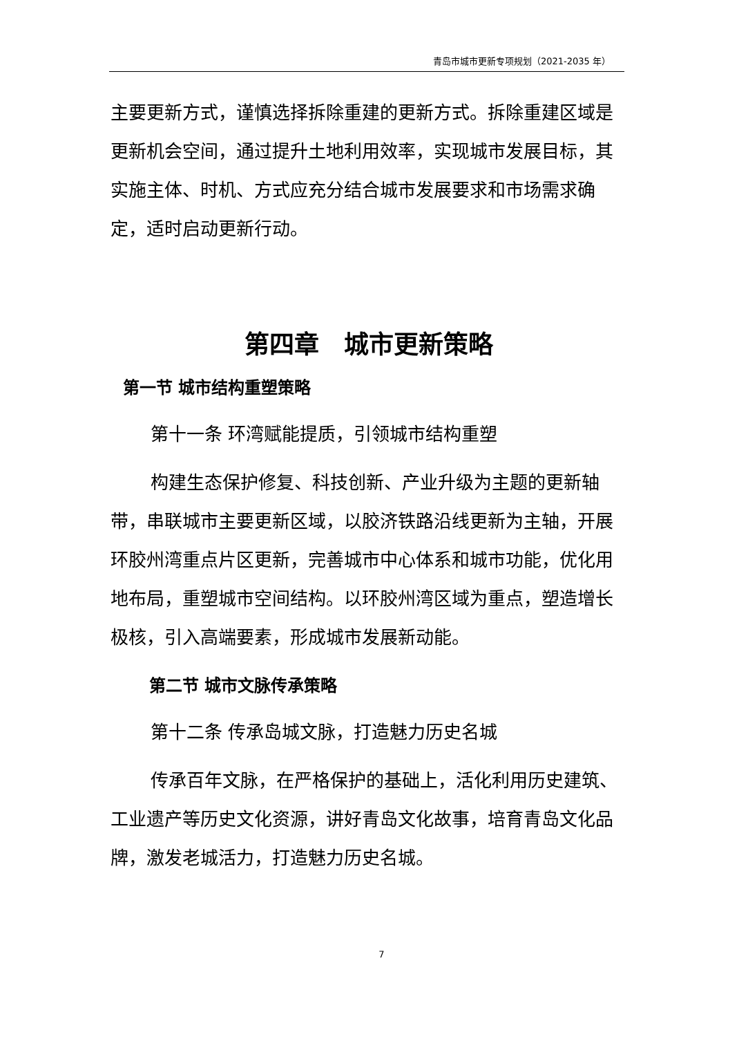青岛市城市更新专项规划（2021-2035 年）
主要更新方式，谨慎选择拆除重建的更新方式。拆除重建区域是更新机会空间，通过提升土地利用效率，实现城市发展目标，其实施主体、时机、方式应充分结合城市发展要求和市场需求确定，适时启动更新行动。
第四章　城市更新策略
第一节 城市结构重塑策略
第十一条 环湾赋能提质，引领城市结构重塑
构建生态保护修复、科技创新、产业升级为主题的更新轴带，串联城市主要更新区域，以胶济铁路沿线更新为主轴，开展环胶州湾重点片区更新，完善城市中心体系和城市功能，优化用地布局，重塑城市空间结构。以环胶州湾区域为重点，塑造增长极核，引入高端要素，形成城市发展新动能。
第二节 城市文脉传承策略
第十二条 传承岛城文脉，打造魅力历史名城
传承百年文脉，在严格保护的基础上，活化利用历史建筑、工业遗产等历史文化资源，讲好青岛文化故事，培育青岛文化品牌，激发老城活力，打造魅力历史名城。
7